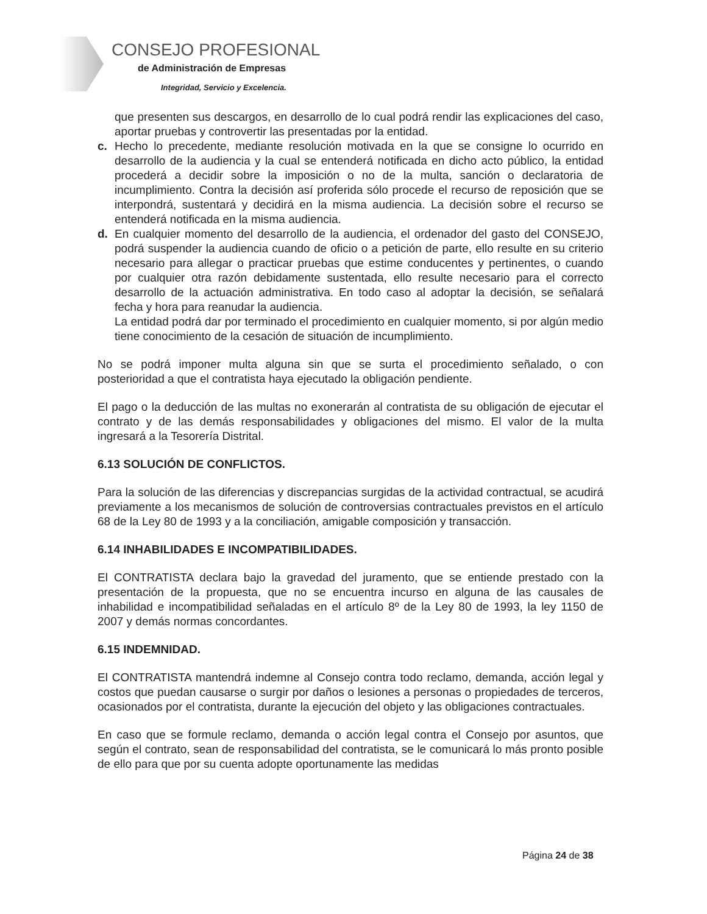CONSEJO PROFESIONAL
de Administración de Empresas
Integridad, Servicio y Excelencia.
que presenten sus descargos, en desarrollo de lo cual podrá rendir las explicaciones del caso, aportar pruebas y controvertir las presentadas por la entidad.
c. Hecho lo precedente, mediante resolución motivada en la que se consigne lo ocurrido en desarrollo de la audiencia y la cual se entenderá notificada en dicho acto público, la entidad procederá a decidir sobre la imposición o no de la multa, sanción o declaratoria de incumplimiento. Contra la decisión así proferida sólo procede el recurso de reposición que se interpondrá, sustentará y decidirá en la misma audiencia. La decisión sobre el recurso se entenderá notificada en la misma audiencia.
d. En cualquier momento del desarrollo de la audiencia, el ordenador del gasto del CONSEJO, podrá suspender la audiencia cuando de oficio o a petición de parte, ello resulte en su criterio necesario para allegar o practicar pruebas que estime conducentes y pertinentes, o cuando por cualquier otra razón debidamente sustentada, ello resulte necesario para el correcto desarrollo de la actuación administrativa. En todo caso al adoptar la decisión, se señalará fecha y hora para reanudar la audiencia.
La entidad podrá dar por terminado el procedimiento en cualquier momento, si por algún medio tiene conocimiento de la cesación de situación de incumplimiento.
No se podrá imponer multa alguna sin que se surta el procedimiento señalado, o con posterioridad a que el contratista haya ejecutado la obligación pendiente.
El pago o la deducción de las multas no exonerarán al contratista de su obligación de ejecutar el contrato y de las demás responsabilidades y obligaciones del mismo. El valor de la multa ingresará a la Tesorería Distrital.
6.13 SOLUCIÓN DE CONFLICTOS.
Para la solución de las diferencias y discrepancias surgidas de la actividad contractual, se acudirá previamente a los mecanismos de solución de controversias contractuales previstos en el artículo 68 de la Ley 80 de 1993 y a la conciliación, amigable composición y transacción.
6.14 INHABILIDADES E INCOMPATIBILIDADES.
El CONTRATISTA declara bajo la gravedad del juramento, que se entiende prestado con la presentación de la propuesta, que no se encuentra incurso en alguna de las causales de inhabilidad e incompatibilidad señaladas en el artículo 8º de la Ley 80 de 1993, la ley 1150 de 2007 y demás normas concordantes.
6.15 INDEMNIDAD.
El CONTRATISTA mantendrá indemne al Consejo contra todo reclamo, demanda, acción legal y costos que puedan causarse o surgir por daños o lesiones a personas o propiedades de terceros, ocasionados por el contratista, durante la ejecución del objeto y las obligaciones contractuales.
En caso que se formule reclamo, demanda o acción legal contra el Consejo por asuntos, que según el contrato, sean de responsabilidad del contratista, se le comunicará lo más pronto posible de ello para que por su cuenta adopte oportunamente las medidas
Página 24 de 38